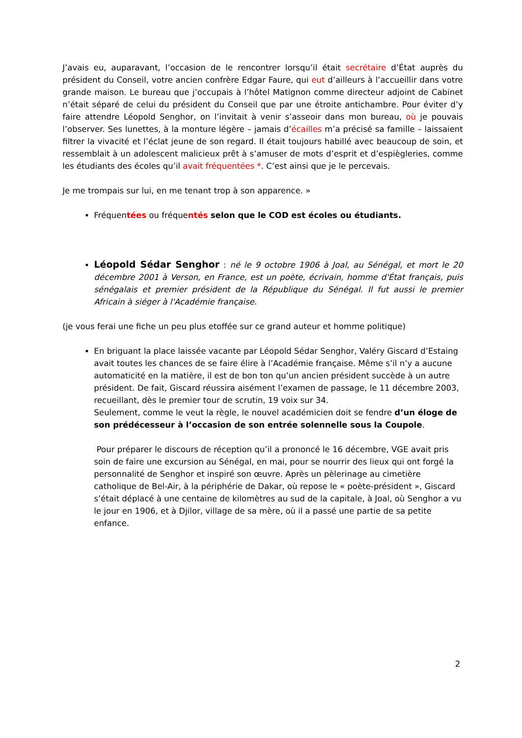J’avais eu, auparavant, l’occasion de le rencontrer lorsqu’il était secrétaire d’État auprès du président du Conseil, votre ancien confrère Edgar Faure, qui eut d’ailleurs à l’accueillir dans votre grande maison. Le bureau que j’occupais à l’hôtel Matignon comme directeur adjoint de Cabinet n’était séparé de celui du président du Conseil que par une étroite antichambre. Pour éviter d’y faire attendre Léopold Senghor, on l’invitait à venir s’asseoir dans mon bureau, où je pouvais l’observer. Ses lunettes, à la monture légère – jamais d’écailles m’a précisé sa famille – laissaient filtrer la vivacité et l’éclat jeune de son regard. Il était toujours habillé avec beaucoup de soin, et ressemblait à un adolescent malicieux prêt à s’amuser de mots d’esprit et d’espiègleries, comme les étudiants des écoles qu’il avait fréquentées *. C’est ainsi que je le percevais.
Je me trompais sur lui, en me tenant trop à son apparence. »
Fréquentées ou fréquentés selon que le COD est écoles ou étudiants.
Léopold Sédar Senghor : né le 9 octobre 1906 à Joal, au Sénégal, et mort le 20 décembre 2001 à Verson, en France, est un poète, écrivain, homme d'État français, puis sénégalais et premier président de la République du Sénégal. Il fut aussi le premier Africain à siéger à l'Académie française.
(je vous ferai une fiche un peu plus etoffée sur ce grand auteur et homme politique)
En briguant la place laissée vacante par Léopold Sédar Senghor, Valéry Giscard d’Estaing avait toutes les chances de se faire élire à l’Académie française. Même s’il n’y a aucune automaticité en la matière, il est de bon ton qu’un ancien président succède à un autre président. De fait, Giscard réussira aisément l’examen de passage, le 11 décembre 2003, recueillant, dès le premier tour de scrutin, 19 voix sur 34.
Seulement, comme le veut la règle, le nouvel académicien doit se fendre d’un éloge de son prédécesseur à l’occasion de son entrée solennelle sous la Coupole.
Pour préparer le discours de réception qu’il a prononcé le 16 décembre, VGE avait pris soin de faire une excursion au Sénégal, en mai, pour se nourrir des lieux qui ont forgé la personnalité de Senghor et inspiré son œuvre. Après un pèlerinage au cimetière catholique de Bel-Air, à la périphérie de Dakar, où repose le « poète-président », Giscard s’était déplacé à une centaine de kilomètres au sud de la capitale, à Joal, où Senghor a vu le jour en 1906, et à Djilor, village de sa mère, où il a passé une partie de sa petite enfance.
2